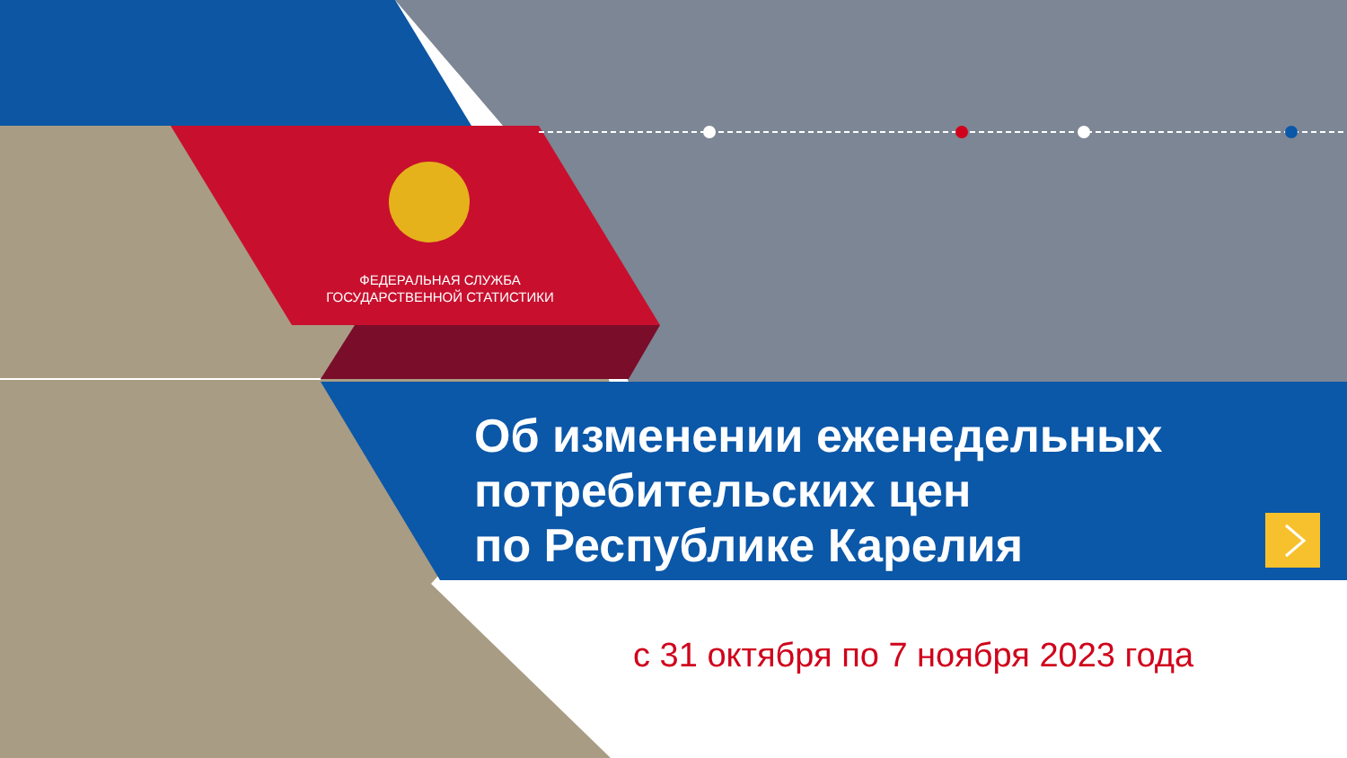ФЕДЕРАЛЬНАЯ СЛУЖБА ГОСУДАРСТВЕННОЙ СТАТИСТИКИ
Об изменении еженедельных
потребительских цен
по Республике Карелия
с 31 октября по 7 ноября 2023 года